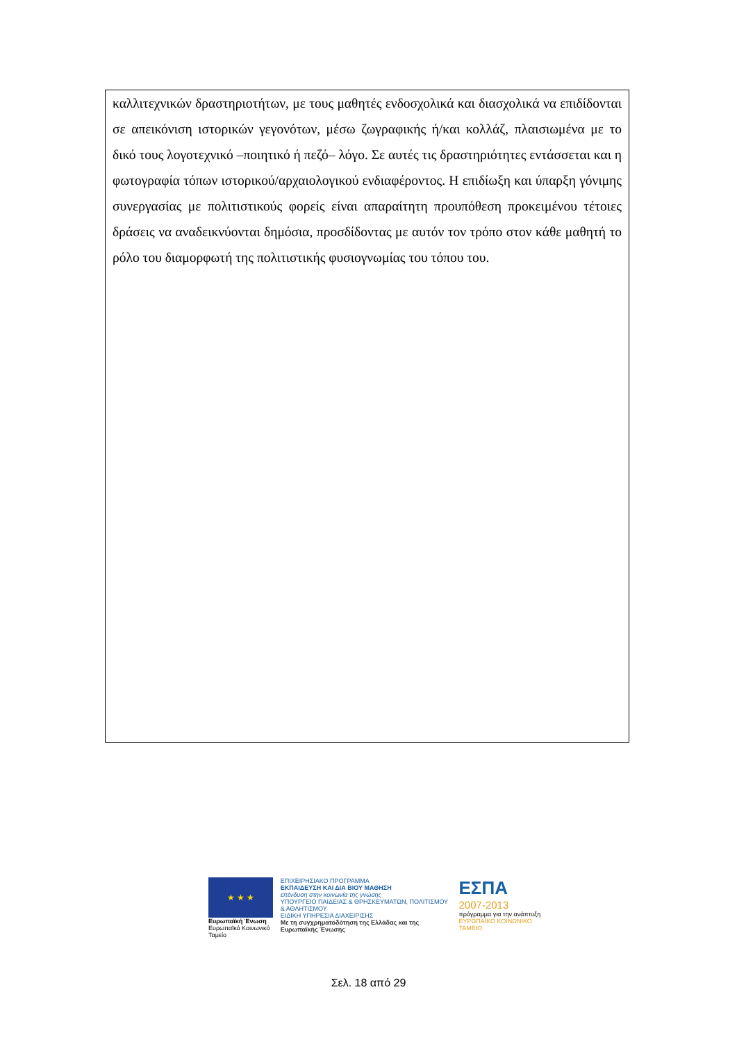| καλλιτεχνικών δραστηριοτήτων, με τους μαθητές ενδοσχολικά και διασχολικά να επιδίδονται σε απεικόνιση ιστορικών γεγονότων, μέσω ζωγραφικής ή/και κολλάζ, πλαισιωμένα με το δικό τους λογοτεχνικό –ποιητικό ή πεζό– λόγο. Σε αυτές τις δραστηριότητες εντάσσεται και η φωτογραφία τόπων ιστορικού/αρχαιολογικού ενδιαφέροντος. Η επιδίωξη και ύπαρξη γόνιμης συνεργασίας με πολιτιστικούς φορείς είναι απαραίτητη προυπόθεση προκειμένου τέτοιες δράσεις να αναδεικνύονται δημόσια, προσδίδοντας με αυτόν τον τρόπο στον κάθε μαθητή το ρόλο του διαμορφωτή της πολιτιστικής φυσιογνωμίας του τόπου του. |
★ ★ ★
Ευρωπαϊκή Ένωση
Ευρωπαϊκό Κοινωνικό Ταμείο
ΕΠΙΧΕΙΡΗΣΙΑΚΟ ΠΡΟΓΡΑΜΜΑ
ΕΚΠΑΙΔΕΥΣΗ ΚΑΙ ΔΙΑ ΒΙΟΥ ΜΑΘΗΣΗ
επένδυση στην κοινωνία της γνώσης
ΥΠΟΥΡΓΕΙΟ ΠΑΙΔΕΙΑΣ & ΘΡΗΣΚΕΥΜΑΤΩΝ, ΠΟΛΙΤΙΣΜΟΥ & ΑΘΛΗΤΙΣΜΟΥ
ΕΙΔΙΚΗ ΥΠΗΡΕΣΙΑ ΔΙΑΧΕΙΡΙΣΗΣ
Με τη συγχρηματοδότηση της Ελλάδας και της Ευρωπαϊκής Ένωσης
ΕΣΠΑ
2007-2013
πρόγραμμα για την ανάπτυξη
ΕΥΡΩΠΑΪΚΟ ΚΟΙΝΩΝΙΚΟ ΤΑΜΕΙΟ
Σελ. 18 από 29